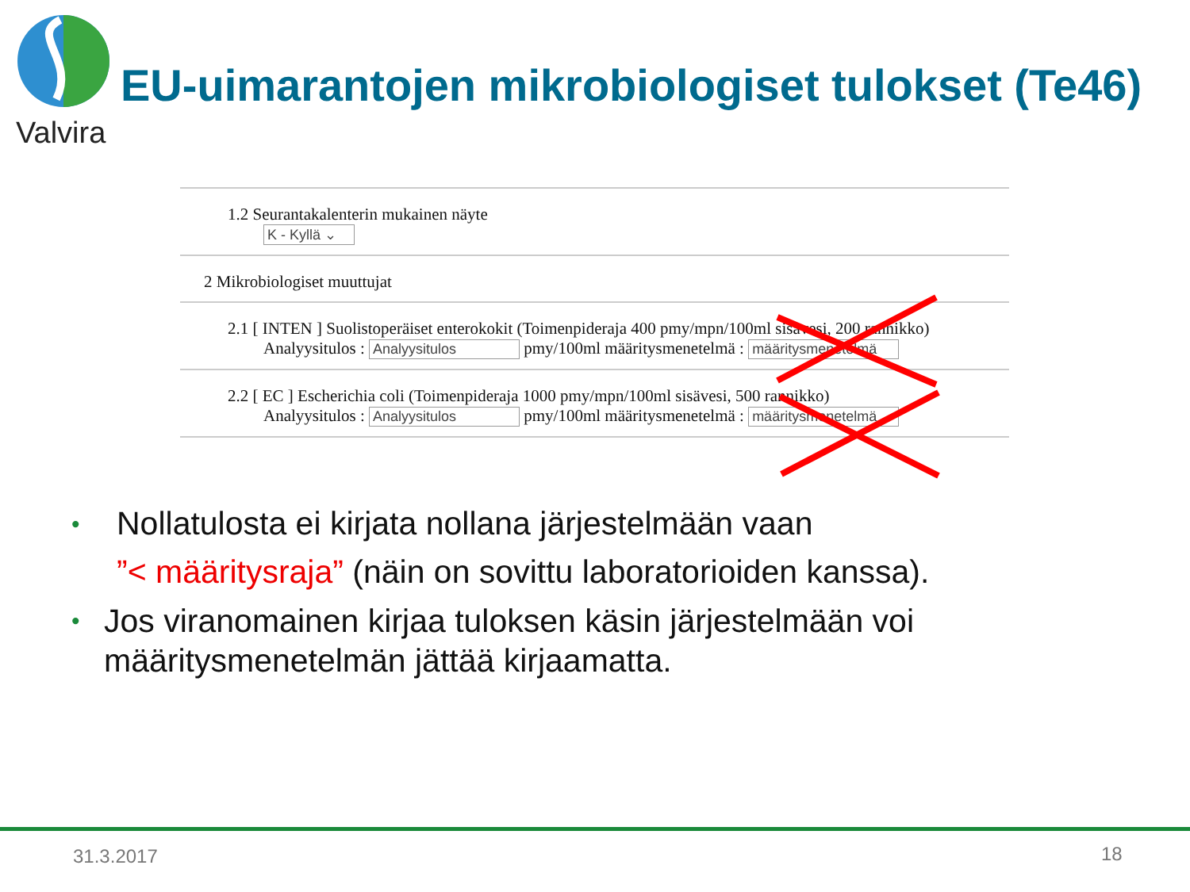Valvira
EU-uimarantojen mikrobiologiset tulokset (Te46)
1.2 Seurantakalenterin mukainen näyte
K - Kyllä ⌄
2 Mikrobiologiset muuttujat
2.1 [ INTEN ] Suolistoperäiset enterokokit (Toimenpideraja 400 pmy/mpn/100ml sisävesi, 200 rannikko)
Analyysitulos : Analyysitulos pmy/100ml määritysmenetelmä : määritysmenetelmä
2.2 [ EC ] Escherichia coli (Toimenpideraja 1000 pmy/mpn/100ml sisävesi, 500 rannikko)
Analyysitulos : Analyysitulos pmy/100ml määritysmenetelmä : määritysmenetelmä
•
Nollatulosta ei kirjata nollana järjestelmään vaan
”< määritysraja” (näin on sovittu laboratorioiden kanssa).
•
Jos viranomainen kirjaa tuloksen käsin järjestelmään voi määritysmenetelmän jättää kirjaamatta.
31.3.2017 18